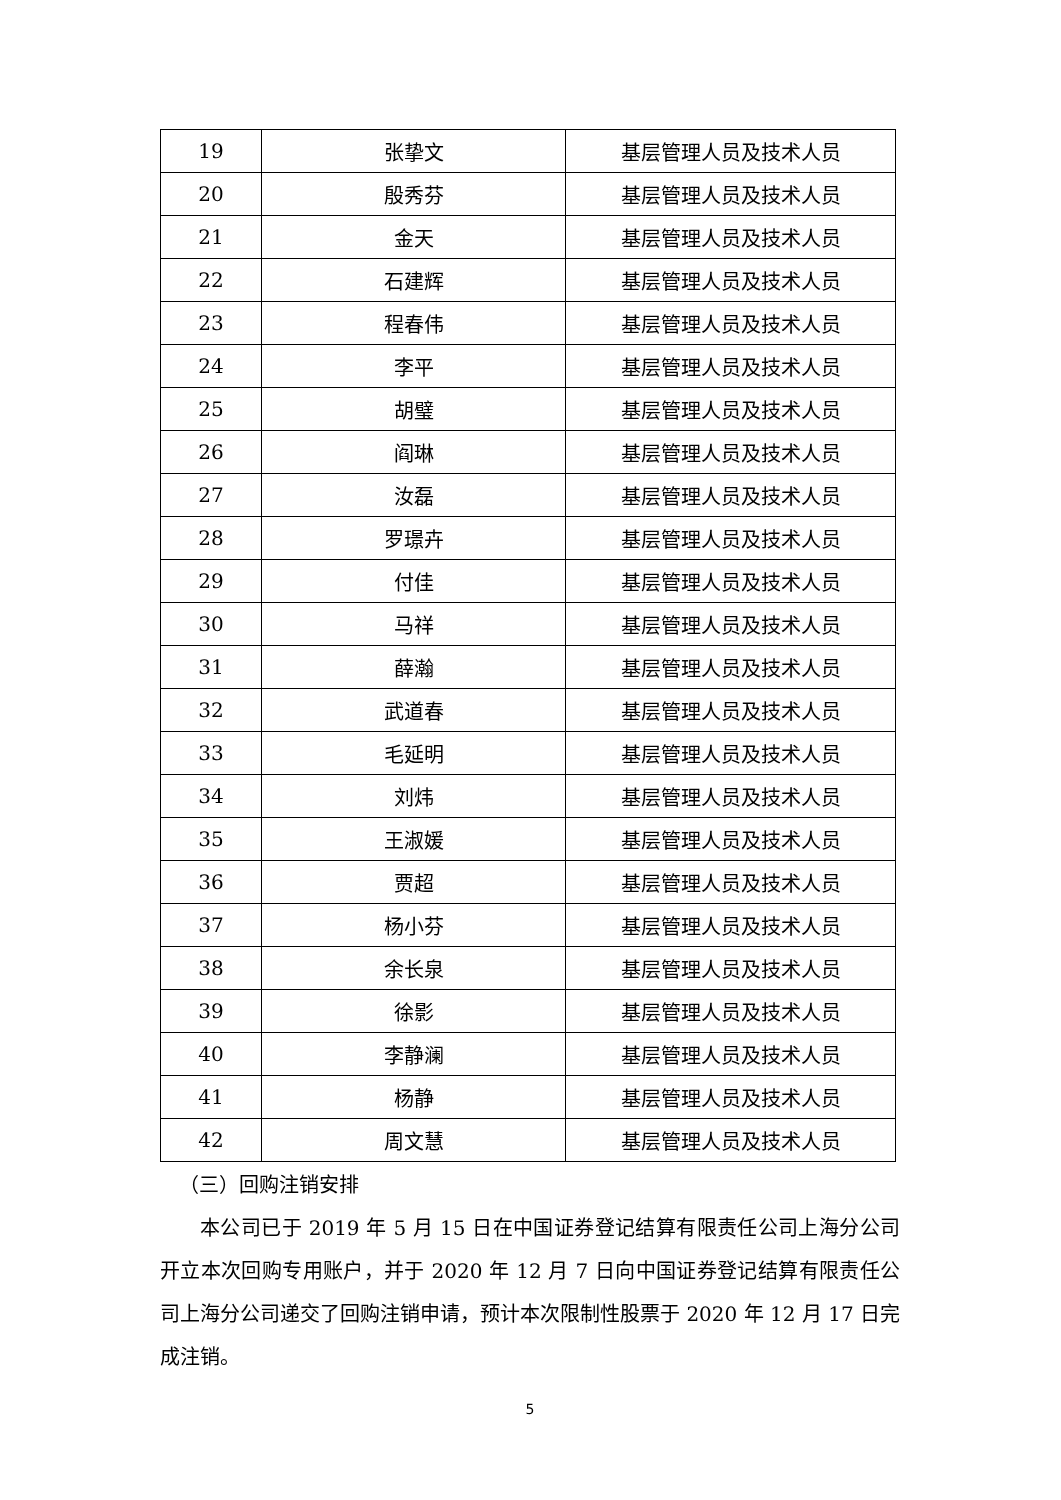| 19 | 张挚文 | 基层管理人员及技术人员 |
| 20 | 殷秀芬 | 基层管理人员及技术人员 |
| 21 | 金天 | 基层管理人员及技术人员 |
| 22 | 石建辉 | 基层管理人员及技术人员 |
| 23 | 程春伟 | 基层管理人员及技术人员 |
| 24 | 李平 | 基层管理人员及技术人员 |
| 25 | 胡璧 | 基层管理人员及技术人员 |
| 26 | 阎琳 | 基层管理人员及技术人员 |
| 27 | 汝磊 | 基层管理人员及技术人员 |
| 28 | 罗璟卉 | 基层管理人员及技术人员 |
| 29 | 付佳 | 基层管理人员及技术人员 |
| 30 | 马祥 | 基层管理人员及技术人员 |
| 31 | 薛瀚 | 基层管理人员及技术人员 |
| 32 | 武道春 | 基层管理人员及技术人员 |
| 33 | 毛延明 | 基层管理人员及技术人员 |
| 34 | 刘炜 | 基层管理人员及技术人员 |
| 35 | 王淑媛 | 基层管理人员及技术人员 |
| 36 | 贾超 | 基层管理人员及技术人员 |
| 37 | 杨小芬 | 基层管理人员及技术人员 |
| 38 | 余长泉 | 基层管理人员及技术人员 |
| 39 | 徐影 | 基层管理人员及技术人员 |
| 40 | 李静澜 | 基层管理人员及技术人员 |
| 41 | 杨静 | 基层管理人员及技术人员 |
| 42 | 周文慧 | 基层管理人员及技术人员 |
（三）回购注销安排
本公司已于 2019 年 5 月 15 日在中国证券登记结算有限责任公司上海分公司开立本次回购专用账户，并于 2020 年 12 月 7 日向中国证券登记结算有限责任公司上海分公司递交了回购注销申请，预计本次限制性股票于 2020 年 12 月 17 日完成注销。
5